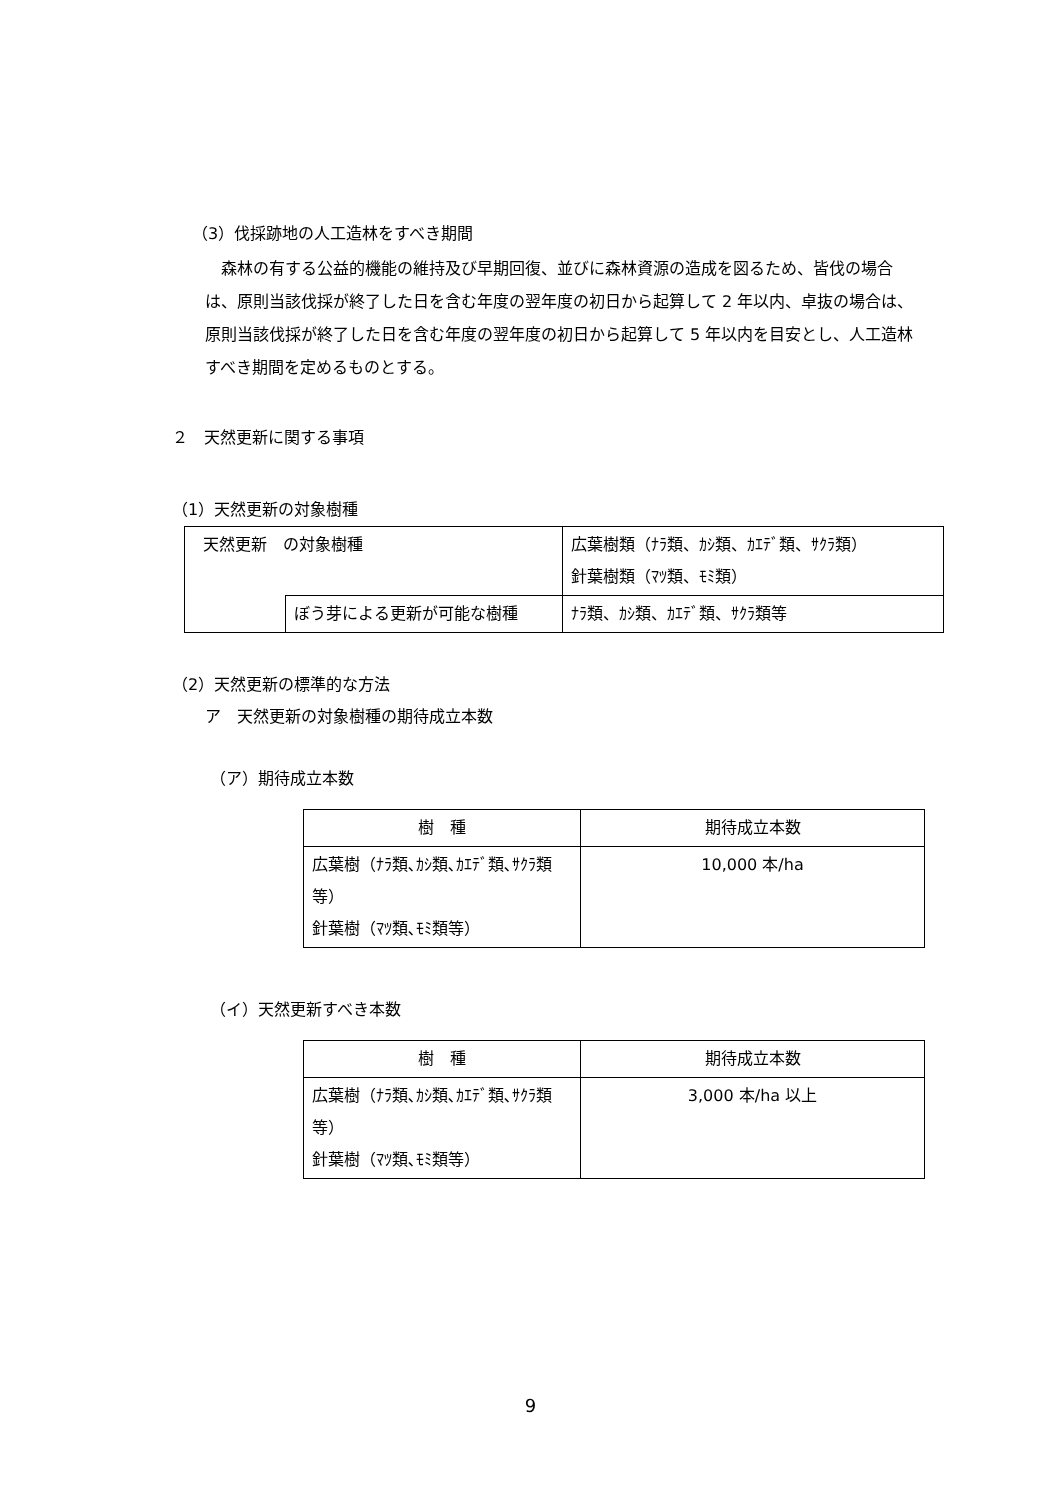（3）伐採跡地の人工造林をすべき期間
　森林の有する公益的機能の維持及び早期回復、並びに森林資源の造成を図るため、皆伐の場合は、原則当該伐採が終了した日を含む年度の翌年度の初日から起算して 2 年以内、卓抜の場合は、原則当該伐採が終了した日を含む年度の翌年度の初日から起算して 5 年以内を目安とし、人工造林すべき期間を定めるものとする。
２　天然更新に関する事項
（1）天然更新の対象樹種
| 天然更新 の対象樹種 | | 広葉樹類（ﾅﾗ類、ｶｼ類、ｶｴﾃﾞ類、ｻｸﾗ類） 針葉樹類（ﾏﾂ類、ﾓﾐ類） |
| | ぼう芽による更新が可能な樹種 | ﾅﾗ類、ｶｼ類、ｶｴﾃﾞ類、ｻｸﾗ類等 |
（2）天然更新の標準的な方法
ア　天然更新の対象樹種の期待成立本数
（ア）期待成立本数
| 樹 種 | 期待成立本数 |
| --- | --- |
| 広葉樹（ﾅﾗ類､ｶｼ類､ｶｴﾃﾞ類､ｻｸﾗ類等） 針葉樹（ﾏﾂ類､ﾓﾐ類等） | 10,000 本/ha |
（イ）天然更新すべき本数
| 樹 種 | 期待成立本数 |
| --- | --- |
| 広葉樹（ﾅﾗ類､ｶｼ類､ｶｴﾃﾞ類､ｻｸﾗ類等） 針葉樹（ﾏﾂ類､ﾓﾐ類等） | 3,000 本/ha 以上 |
9